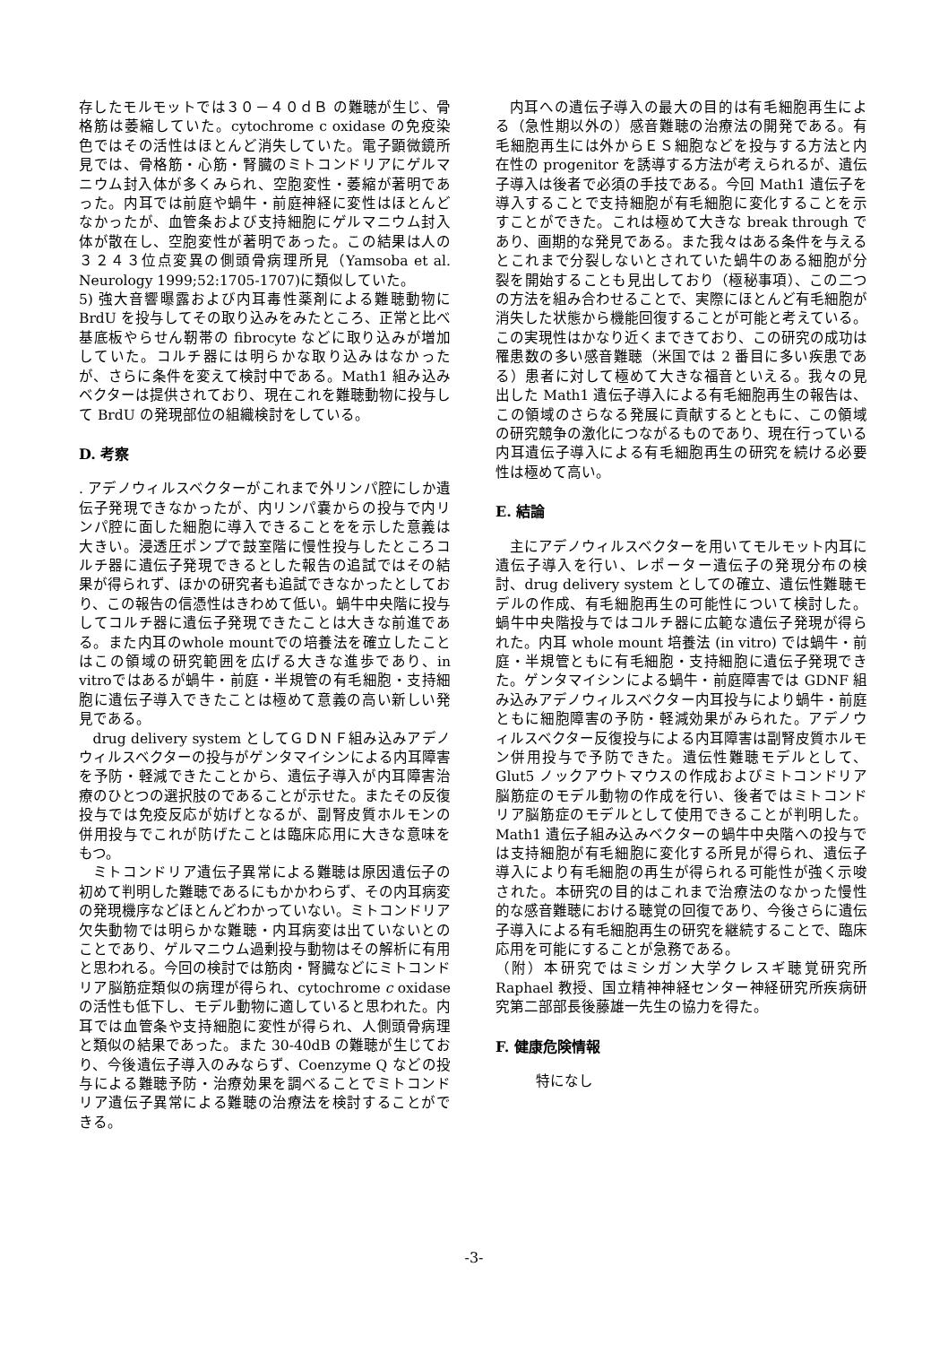存したモルモットでは３０－４０ｄＢ の難聴が生じ、骨格筋は萎縮していた。cytochrome c oxidase の免疫染色ではその活性はほとんど消失していた。電子顕微鏡所見では、骨格筋・心筋・腎臓のミトコンドリアにゲルマニウム封入体が多くみられ、空胞変性・萎縮が著明であった。内耳では前庭や蝸牛・前庭神経に変性はほとんどなかったが、血管条および支持細胞にゲルマニウム封入体が散在し、空胞変性が著明であった。この結果は人の３２４３位点変異の側頭骨病理所見（Yamsoba et al. Neurology 1999;52:1705-1707)に類似していた。
5) 強大音響曝露および内耳毒性薬剤による難聴動物に BrdU を投与してその取り込みをみたところ、正常と比べ基底板やらせん靭帯の fibrocyte などに取り込みが増加していた。コルチ器には明らかな取り込みはなかったが、さらに条件を変えて検討中である。Math1 組み込みベクターは提供されており、現在これを難聴動物に投与して BrdU の発現部位の組織検討をしている。
D. 考察
. アデノウィルスベクターがこれまで外リンパ腔にしか遺伝子発現できなかったが、内リンパ嚢からの投与で内リンパ腔に面した細胞に導入できることをを示した意義は大きい。浸透圧ポンプで鼓室階に慢性投与したところコルチ器に遺伝子発現できるとした報告の追試ではその結果が得られず、ほかの研究者も追試できなかったとしており、この報告の信憑性はきわめて低い。蝸牛中央階に投与してコルチ器に遺伝子発現できたことは大きな前進である。また内耳のwhole mountでの培養法を確立したことはこの領域の研究範囲を広げる大きな進歩であり、in vitroではあるが蝸牛・前庭・半規管の有毛細胞・支持細胞に遺伝子導入できたことは極めて意義の高い新しい発見である。
drug delivery system としてＧＤＮＦ組み込みアデノウィルスベクターの投与がゲンタマイシンによる内耳障害を予防・軽減できたことから、遺伝子導入が内耳障害治療のひとつの選択肢のであることが示せた。またその反復投与では免疫反応が妨げとなるが、副腎皮質ホルモンの併用投与でこれが防げたことは臨床応用に大きな意味をもつ。
ミトコンドリア遺伝子異常による難聴は原因遺伝子の初めて判明した難聴であるにもかかわらず、その内耳病変の発現機序などほとんどわかっていない。ミトコンドリア欠失動物では明らかな難聴・内耳病変は出ていないとのことであり、ゲルマニウム過剰投与動物はその解析に有用と思われる。今回の検討では筋肉・腎臓などにミトコンドリア脳筋症類似の病理が得られ、cytochrome c oxidase の活性も低下し、モデル動物に適していると思われた。内耳では血管条や支持細胞に変性が得られ、人側頭骨病理と類似の結果であった。また 30-40dB の難聴が生じており、今後遺伝子導入のみならず、Coenzyme Q などの投与による難聴予防・治療効果を調べることでミトコンドリア遺伝子異常による難聴の治療法を検討することができる。
内耳への遺伝子導入の最大の目的は有毛細胞再生による（急性期以外の）感音難聴の治療法の開発である。有毛細胞再生には外からＥＳ細胞などを投与する方法と内在性の progenitor を誘導する方法が考えられるが、遺伝子導入は後者で必須の手技である。今回 Math1 遺伝子を導入することで支持細胞が有毛細胞に変化することを示すことができた。これは極めて大きな break through であり、画期的な発見である。また我々はある条件を与えるとこれまで分裂しないとされていた蝸牛のある細胞が分裂を開始することも見出しており（極秘事項）、この二つの方法を組み合わせることで、実際にほとんど有毛細胞が消失した状態から機能回復することが可能と考えている。この実現性はかなり近くまできており、この研究の成功は罹患数の多い感音難聴（米国では 2 番目に多い疾患である）患者に対して極めて大きな福音といえる。我々の見出した Math1 遺伝子導入による有毛細胞再生の報告は、この領域のさらなる発展に貢献するとともに、この領域の研究競争の激化につながるものであり、現在行っている内耳遺伝子導入による有毛細胞再生の研究を続ける必要性は極めて高い。
E. 結論
主にアデノウィルスベクターを用いてモルモット内耳に遺伝子導入を行い、レポーター遺伝子の発現分布の検討、drug delivery system としての確立、遺伝性難聴モデルの作成、有毛細胞再生の可能性について検討した。蝸牛中央階投与ではコルチ器に広範な遺伝子発現が得られた。内耳 whole mount 培養法 (in vitro) では蝸牛・前庭・半規管ともに有毛細胞・支持細胞に遺伝子発現できた。ゲンタマイシンによる蝸牛・前庭障害では GDNF 組み込みアデノウィルスベクター内耳投与により蝸牛・前庭ともに細胞障害の予防・軽減効果がみられた。アデノウィルスベクター反復投与による内耳障害は副腎皮質ホルモン併用投与で予防できた。遺伝性難聴モデルとして、Glut5 ノックアウトマウスの作成およびミトコンドリア脳筋症のモデル動物の作成を行い、後者ではミトコンドリア脳筋症のモデルとして使用できることが判明した。Math1 遺伝子組み込みベクターの蝸牛中央階への投与では支持細胞が有毛細胞に変化する所見が得られ、遺伝子導入により有毛細胞の再生が得られる可能性が強く示唆された。本研究の目的はこれまで治療法のなかった慢性的な感音難聴における聴覚の回復であり、今後さらに遺伝子導入による有毛細胞再生の研究を継続することで、臨床応用を可能にすることが急務である。
（附）本研究ではミシガン大学クレスギ聴覚研究所 Raphael 教授、国立精神神経センター神経研究所疾病研究第二部部長後藤雄一先生の協力を得た。
F. 健康危険情報
特になし
-3-